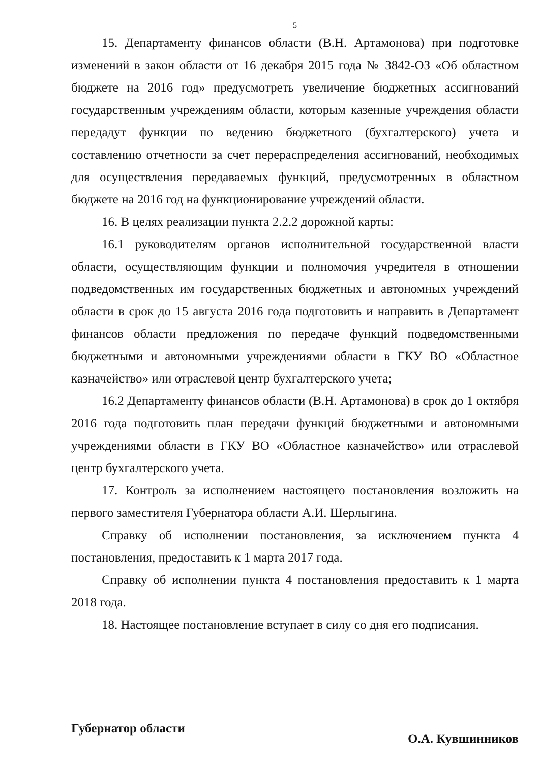5
15. Департаменту финансов области (В.Н. Артамонова) при подготовке изменений в закон области от 16 декабря 2015 года № 3842-ОЗ «Об областном бюджете на 2016 год» предусмотреть увеличение бюджетных ассигнований государственным учреждениям области, которым казенные учреждения области передадут функции по ведению бюджетного (бухгалтерского) учета и составлению отчетности за счет перераспределения ассигнований, необходимых для осуществления передаваемых функций, предусмотренных в областном бюджете на 2016 год на функционирование учреждений области.
16. В целях реализации пункта 2.2.2 дорожной карты:
16.1 руководителям органов исполнительной государственной власти области, осуществляющим функции и полномочия учредителя в отношении подведомственных им государственных бюджетных и автономных учреждений области в срок до 15 августа 2016 года подготовить и направить в Департамент финансов области предложения по передаче функций подведомственными бюджетными и автономными учреждениями области в ГКУ ВО «Областное казначейство» или отраслевой центр бухгалтерского учета;
16.2 Департаменту финансов области (В.Н. Артамонова) в срок до 1 октября 2016 года подготовить план передачи функций бюджетными и автономными учреждениями области в ГКУ ВО «Областное казначейство» или отраслевой центр бухгалтерского учета.
17. Контроль за исполнением настоящего постановления возложить на первого заместителя Губернатора области А.И. Шерлыгина.
Справку об исполнении постановления, за исключением пункта 4 постановления, предоставить к 1 марта 2017 года.
Справку об исполнении пункта 4 постановления предоставить к 1 марта 2018 года.
18. Настоящее постановление вступает в силу со дня его подписания.
Губернатор области О.А. Кувшинников